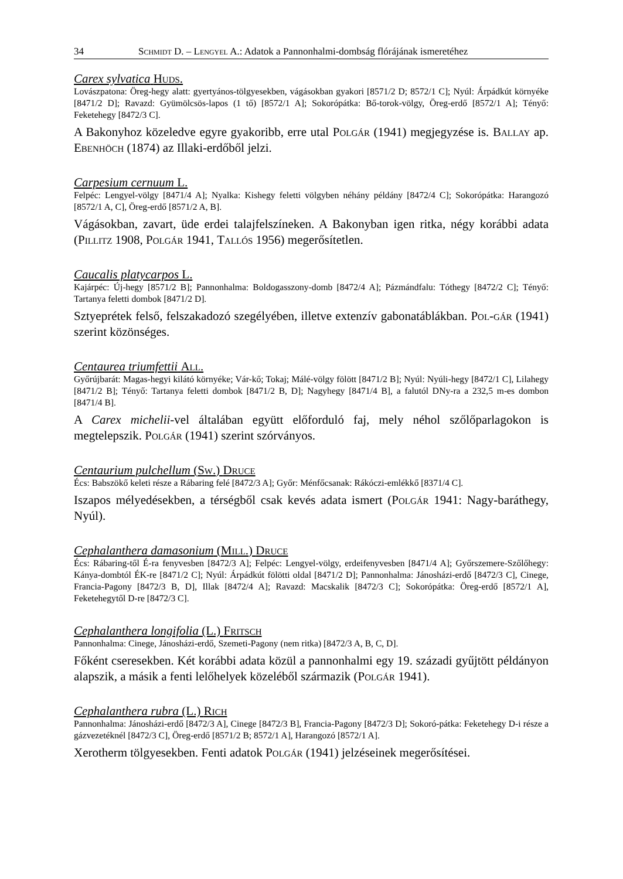34 Schmidt D. – Lengyel A.: Adatok a Pannonhalmi-dombság flórájának ismeretéhez
Carex sylvatica Huds.
Lovászpatona: Öreg-hegy alatt: gyertyános-tölgyesekben, vágásokban gyakori [8571/2 D; 8572/1 C]; Nyúl: Árpádkút környéke [8471/2 D]; Ravazd: Gyümölcsös-lapos (1 tő) [8572/1 A]; Sokorópátka: Bő-torok-völgy, Öreg-erdő [8572/1 A]; Tényő: Feketehegy [8472/3 C].
A Bakonyhoz közeledve egyre gyakoribb, erre utal Polgár (1941) megjegyzése is. Ballay ap. Ebenhöch (1874) az Illaki-erdőből jelzi.
Carpesium cernuum L.
Felpéc: Lengyel-völgy [8471/4 A]; Nyalka: Kishegy feletti völgyben néhány példány [8472/4 C]; Sokorópátka: Harangozó [8572/1 A, C], Öreg-erdő [8571/2 A, B].
Vágásokban, zavart, üde erdei talajfelszíneken. A Bakonyban igen ritka, négy korábbi adata (Pillitz 1908, Polgár 1941, Tallós 1956) megerősítetlen.
Caucalis platycarpos L.
Kajárpéc: Új-hegy [8571/2 B]; Pannonhalma: Boldogasszony-domb [8472/4 A]; Pázmándfalu: Tóthegy [8472/2 C]; Tényő: Tartanya feletti dombok [8471/2 D].
Sztyeprétek felső, felszakadozó szegélyében, illetve extenzív gabonatáblákban. Pol-gár (1941) szerint közönséges.
Centaurea triumfettii All.
Győrújbarát: Magas-hegyi kilátó környéke; Vár-kő; Tokaj; Málé-völgy fölött [8471/2 B]; Nyúl: Nyúli-hegy [8472/1 C], Lilahegy [8471/2 B]; Tényő: Tartanya feletti dombok [8471/2 B, D]; Nagyhegy [8471/4 B], a falutól DNy-ra a 232,5 m-es dombon [8471/4 B].
A Carex michelii-vel általában együtt előforduló faj, mely néhol szőlőparlagokon is megtelepszik. Polgár (1941) szerint szórványos.
Centaurium pulchellum (Sw.) Druce
Écs: Babszökő keleti része a Rábaring felé [8472/3 A]; Győr: Ménfőcsanak: Rákóczi-emlékkő [8371/4 C].
Iszapos mélyedésekben, a térségből csak kevés adata ismert (Polgár 1941: Nagy-baráthegy, Nyúl).
Cephalanthera damasonium (Mill.) Druce
Écs: Rábaring-től É-ra fenyvesben [8472/3 A]; Felpéc: Lengyel-völgy, erdeifenyvesben [8471/4 A]; Győrszemere-Szőlőhegy: Kánya-dombtól ÉK-re [8471/2 C]; Nyúl: Árpádkút fölötti oldal [8471/2 D]; Pannonhalma: Jánosházi-erdő [8472/3 C], Cinege, Francia-Pagony [8472/3 B, D], Illak [8472/4 A]; Ravazd: Macskalik [8472/3 C]; Sokorópátka: Öreg-erdő [8572/1 A], Feketehegytől D-re [8472/3 C].
Cephalanthera longifolia (L.) Fritsch
Pannonhalma: Cinege, Jánosházi-erdő, Szemeti-Pagony (nem ritka) [8472/3 A, B, C, D].
Főként cseresekben. Két korábbi adata közül a pannonhalmi egy 19. századi gyűjtött példányon alapszik, a másik a fenti lelőhelyek közeléből származik (Polgár 1941).
Cephalanthera rubra (L.) Rich
Pannonhalma: Jánosházi-erdő [8472/3 A], Cinege [8472/3 B], Francia-Pagony [8472/3 D]; Sokoró-pátka: Feketehegy D-i része a gázvezetéknél [8472/3 C], Öreg-erdő [8571/2 B; 8572/1 A], Harangozó [8572/1 A].
Xerotherm tölgyesekben. Fenti adatok Polgár (1941) jelzéseinek megerősítései.